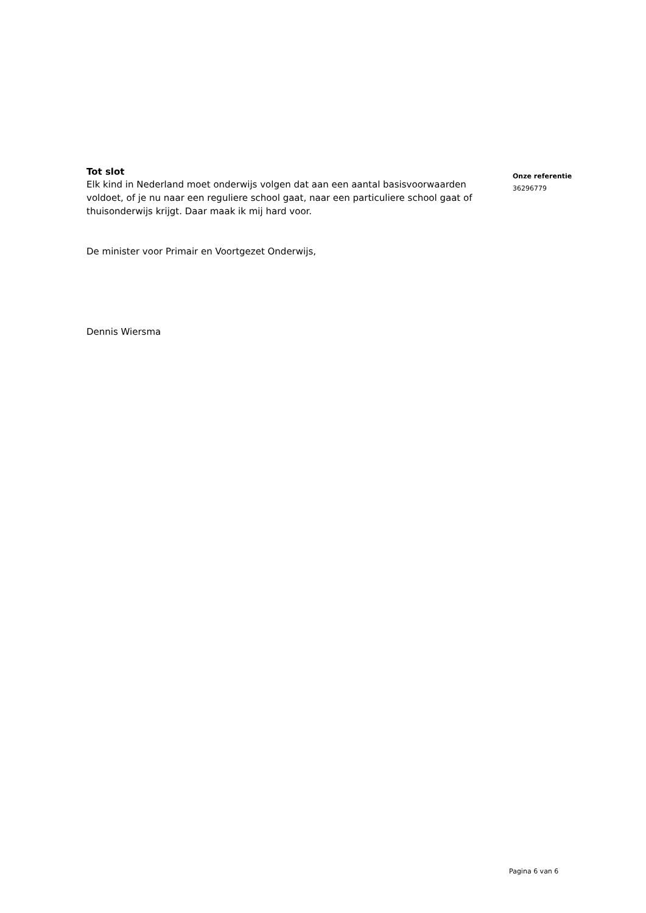Tot slot
Elk kind in Nederland moet onderwijs volgen dat aan een aantal basisvoorwaarden voldoet, of je nu naar een reguliere school gaat, naar een particuliere school gaat of thuisonderwijs krijgt. Daar maak ik mij hard voor.
De minister voor Primair en Voortgezet Onderwijs,
Dennis Wiersma
Onze referentie
36296779
Pagina 6 van 6